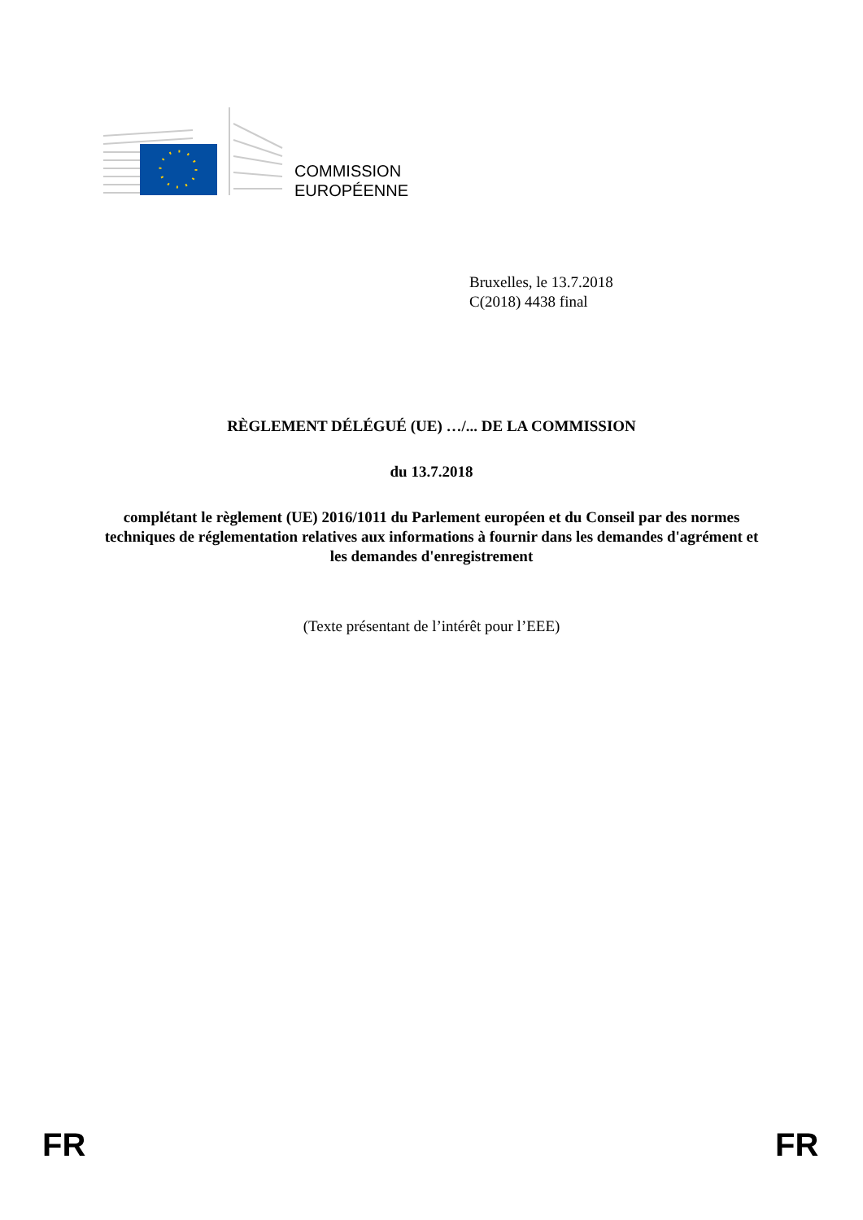COMMISSION
EUROPÉENNE
Bruxelles, le 13.7.2018
C(2018) 4438 final
RÈGLEMENT DÉLÉGUÉ (UE) …/... DE LA COMMISSION
du 13.7.2018
complétant le règlement (UE) 2016/1011 du Parlement européen et du Conseil par des normes techniques de réglementation relatives aux informations à fournir dans les demandes d'agrément et les demandes d'enregistrement
(Texte présentant de l’intérêt pour l’EEE)
FR FR